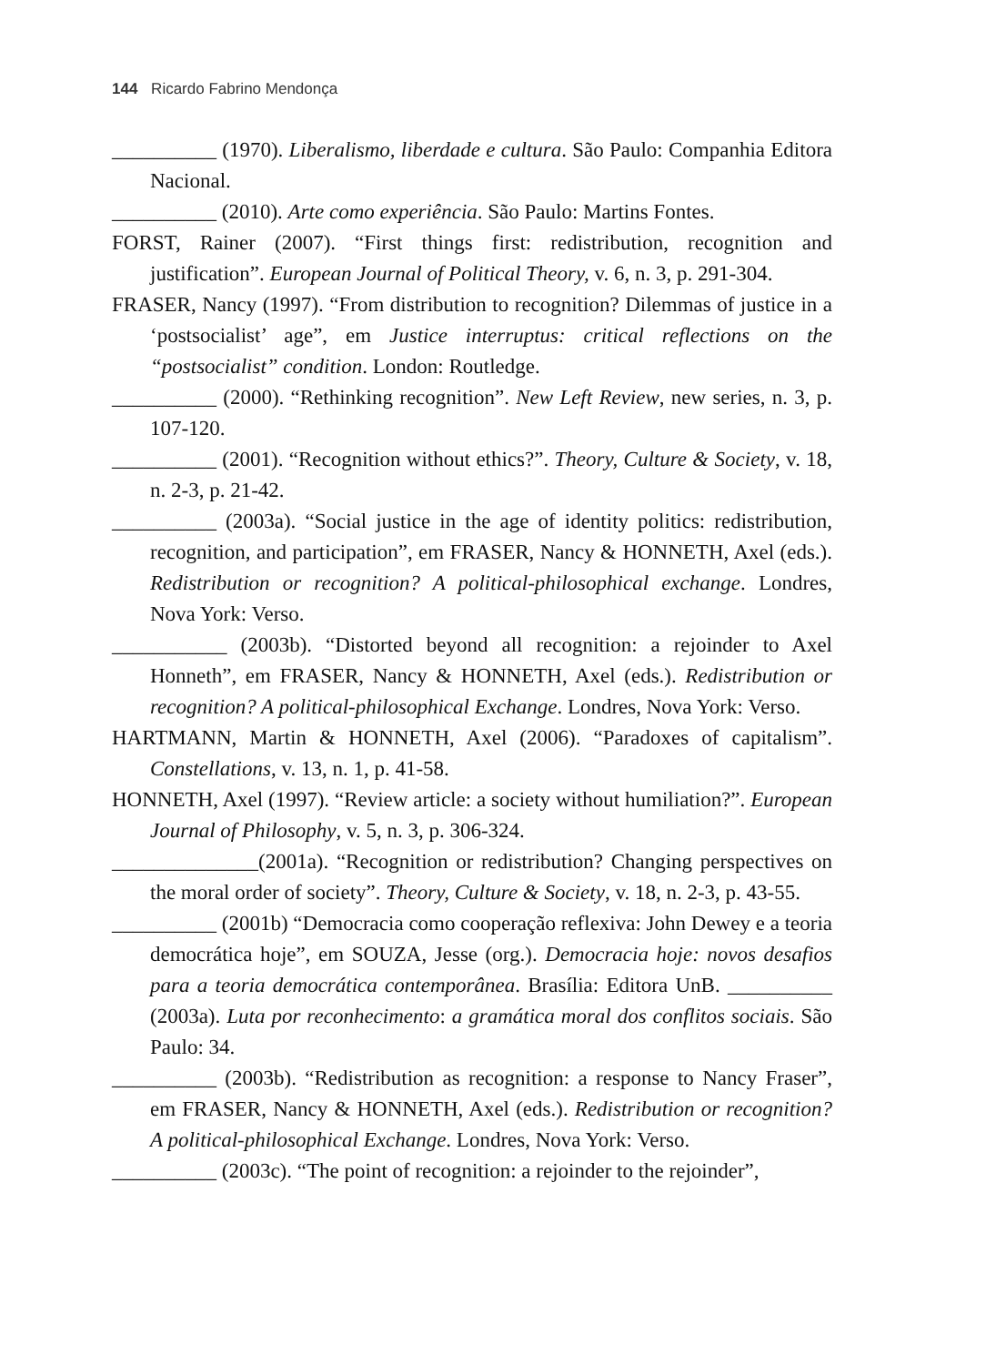144 Ricardo Fabrino Mendonça
__________ (1970). Liberalismo, liberdade e cultura. São Paulo: Companhia Editora Nacional.
__________ (2010). Arte como experiência. São Paulo: Martins Fontes.
FORST, Rainer (2007). “First things first: redistribution, recognition and justification”. European Journal of Political Theory, v. 6, n. 3, p. 291-304.
FRASER, Nancy (1997). “From distribution to recognition? Dilemmas of justice in a ‘postsocialist’ age”, em Justice interruptus: critical reflections on the “postsocialist” condition. London: Routledge.
__________ (2000). “Rethinking recognition”. New Left Review, new series, n. 3, p. 107-120.
__________ (2001). “Recognition without ethics?”. Theory, Culture & Society, v. 18, n. 2-3, p. 21-42.
__________ (2003a). “Social justice in the age of identity politics: redistribution, recognition, and participation”, em FRASER, Nancy & HONNETH, Axel (eds.). Redistribution or recognition? A political-philosophical exchange. Londres, Nova York: Verso.
___________ (2003b). “Distorted beyond all recognition: a rejoinder to Axel Honneth”, em FRASER, Nancy & HONNETH, Axel (eds.). Redistribution or recognition? A political-philosophical Exchange. Londres, Nova York: Verso.
HARTMANN, Martin & HONNETH, Axel (2006). “Paradoxes of capitalism”. Constellations, v. 13, n. 1, p. 41-58.
HONNETH, Axel (1997). “Review article: a society without humiliation?”. European Journal of Philosophy, v. 5, n. 3, p. 306-324.
______________(2001a). “Recognition or redistribution? Changing perspectives on the moral order of society”. Theory, Culture & Society, v. 18, n. 2-3, p. 43-55.
__________ (2001b) “Democracia como cooperação reflexiva: John Dewey e a teoria democrática hoje”, em SOUZA, Jesse (org.). Democracia hoje: novos desafios para a teoria democrática contemporânea. Brasília: Editora UnB. __________ (2003a). Luta por reconhecimento: a gramática moral dos conflitos sociais. São Paulo: 34.
__________ (2003b). “Redistribution as recognition: a response to Nancy Fraser”, em FRASER, Nancy & HONNETH, Axel (eds.). Redistribution or recognition? A political-philosophical Exchange. Londres, Nova York: Verso.
__________ (2003c). “The point of recognition: a rejoinder to the rejoinder”,